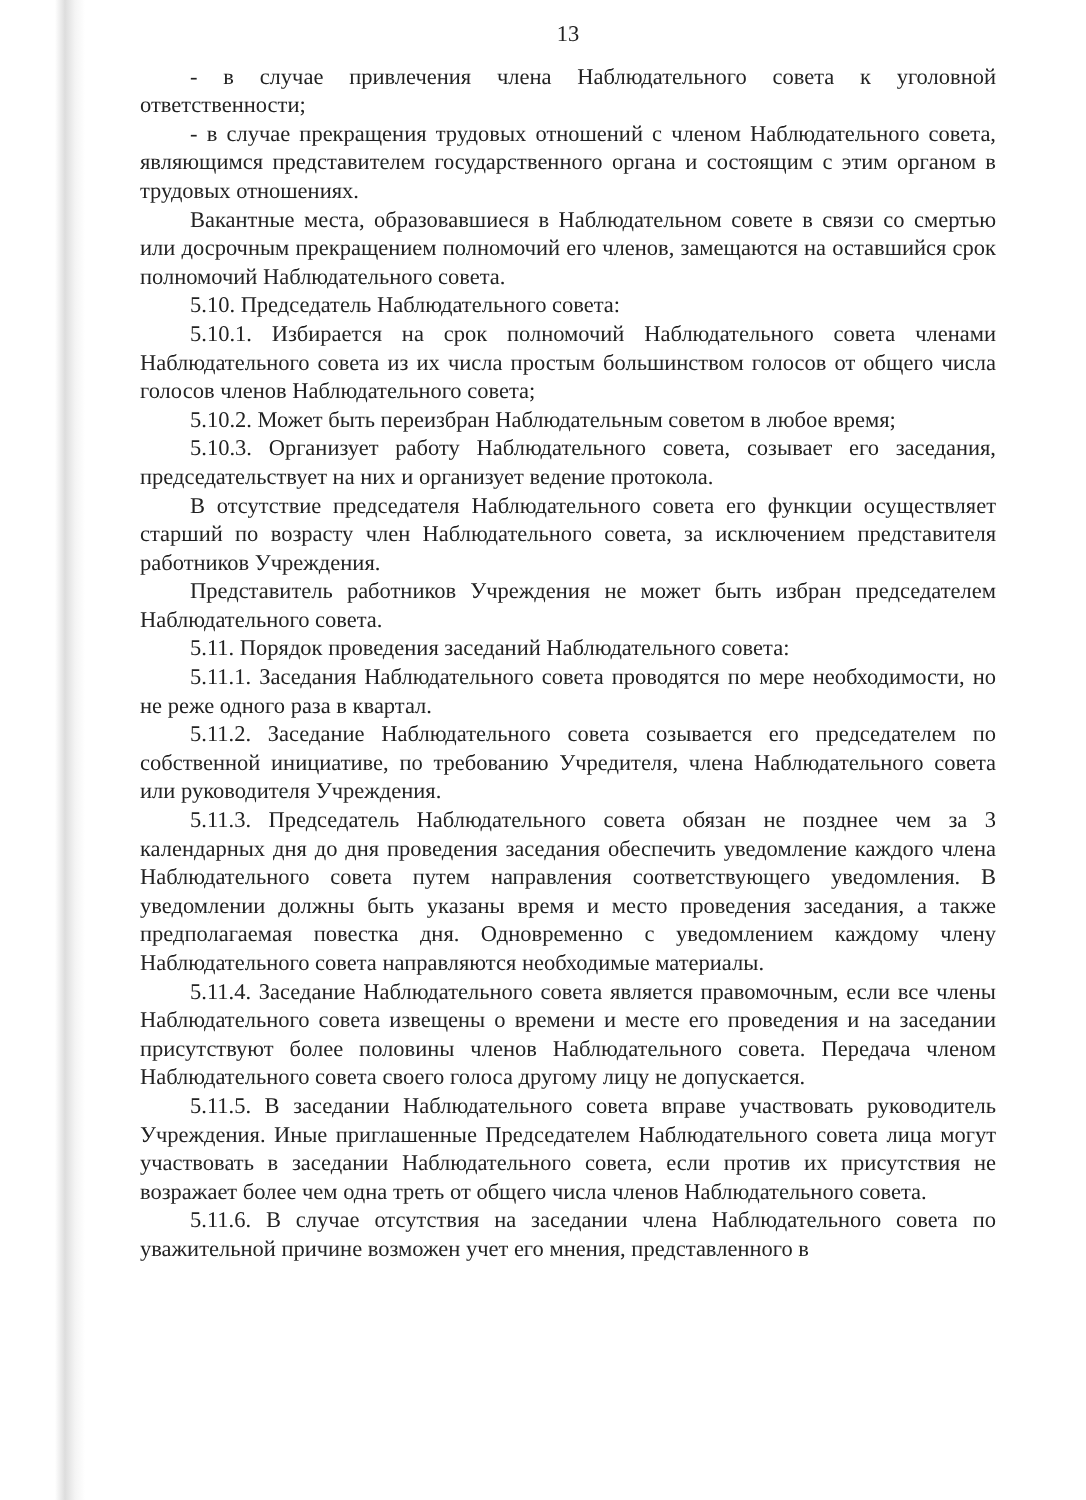13
- в случае привлечения члена Наблюдательного совета к уголовной ответственности;
- в случае прекращения трудовых отношений с членом Наблюдательного совета, являющимся представителем государственного органа и состоящим с этим органом в трудовых отношениях.
Вакантные места, образовавшиеся в Наблюдательном совете в связи со смертью или досрочным прекращением полномочий его членов, замещаются на оставшийся срок полномочий Наблюдательного совета.
5.10. Председатель Наблюдательного совета:
5.10.1. Избирается на срок полномочий Наблюдательного совета членами Наблюдательного совета из их числа простым большинством голосов от общего числа голосов членов Наблюдательного совета;
5.10.2. Может быть переизбран Наблюдательным советом в любое время;
5.10.3. Организует работу Наблюдательного совета, созывает его заседания, председательствует на них и организует ведение протокола.
В отсутствие председателя Наблюдательного совета его функции осуществляет старший по возрасту член Наблюдательного совета, за исключением представителя работников Учреждения.
Представитель работников Учреждения не может быть избран председателем Наблюдательного совета.
5.11. Порядок проведения заседаний Наблюдательного совета:
5.11.1. Заседания Наблюдательного совета проводятся по мере необходимости, но не реже одного раза в квартал.
5.11.2. Заседание Наблюдательного совета созывается его председателем по собственной инициативе, по требованию Учредителя, члена Наблюдательного совета или руководителя Учреждения.
5.11.3. Председатель Наблюдательного совета обязан не позднее чем за 3 календарных дня до дня проведения заседания обеспечить уведомление каждого члена Наблюдательного совета путем направления соответствующего уведомления. В уведомлении должны быть указаны время и место проведения заседания, а также предполагаемая повестка дня. Одновременно с уведомлением каждому члену Наблюдательного совета направляются необходимые материалы.
5.11.4. Заседание Наблюдательного совета является правомочным, если все члены Наблюдательного совета извещены о времени и месте его проведения и на заседании присутствуют более половины членов Наблюдательного совета. Передача членом Наблюдательного совета своего голоса другому лицу не допускается.
5.11.5. В заседании Наблюдательного совета вправе участвовать руководитель Учреждения. Иные приглашенные Председателем Наблюдательного совета лица могут участвовать в заседании Наблюдательного совета, если против их присутствия не возражает более чем одна треть от общего числа членов Наблюдательного совета.
5.11.6. В случае отсутствия на заседании члена Наблюдательного совета по уважительной причине возможен учет его мнения, представленного в